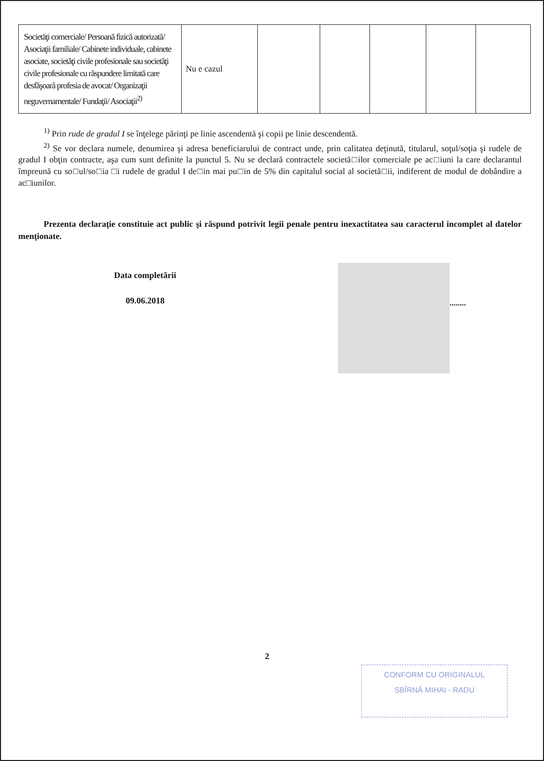| Societăţi comerciale/ Persoană fizică autorizată/ Asociaţii familiale/ Cabinete individuale, cabinete asociate, societăţi civile profesionale sau societăţi civile profesionale cu răspundere limitată care desfăşoară profesia de avocat/ Organizaţii neguvernamentale/ Fundaţii/ Asociaţii<sup>2)</sup> | Nu e cazul | | | | | |
<sup>1)</sup> Prin rude de gradul I se înţelege părinţi pe linie ascendentă şi copii pe linie descendentă.
<sup>2)</sup> Se vor declara numele, denumirea şi adresa beneficiarului de contract unde, prin calitatea deţinută, titularul, soţul/soţia şi rudele de gradul I obţin contracte, aşa cum sunt definite la punctul 5. Nu se declară contractele societă□ilor comerciale pe ac□iuni la care declarantul împreună cu so□ul/so□ia □i rudele de gradul I de□in mai pu□in de 5% din capitalul social al societă□ii, indiferent de modul de dobândire a ac□iunilor.
Prezenta declaraţie constituie act public şi răspund potrivit legii penale pentru inexactitatea sau caracterul incomplet al datelor menţionate.
Data completării
09.06.2018
........
2
CONFORM CU ORIGINALUL
SBÎRNĂ MIHAI - RADU